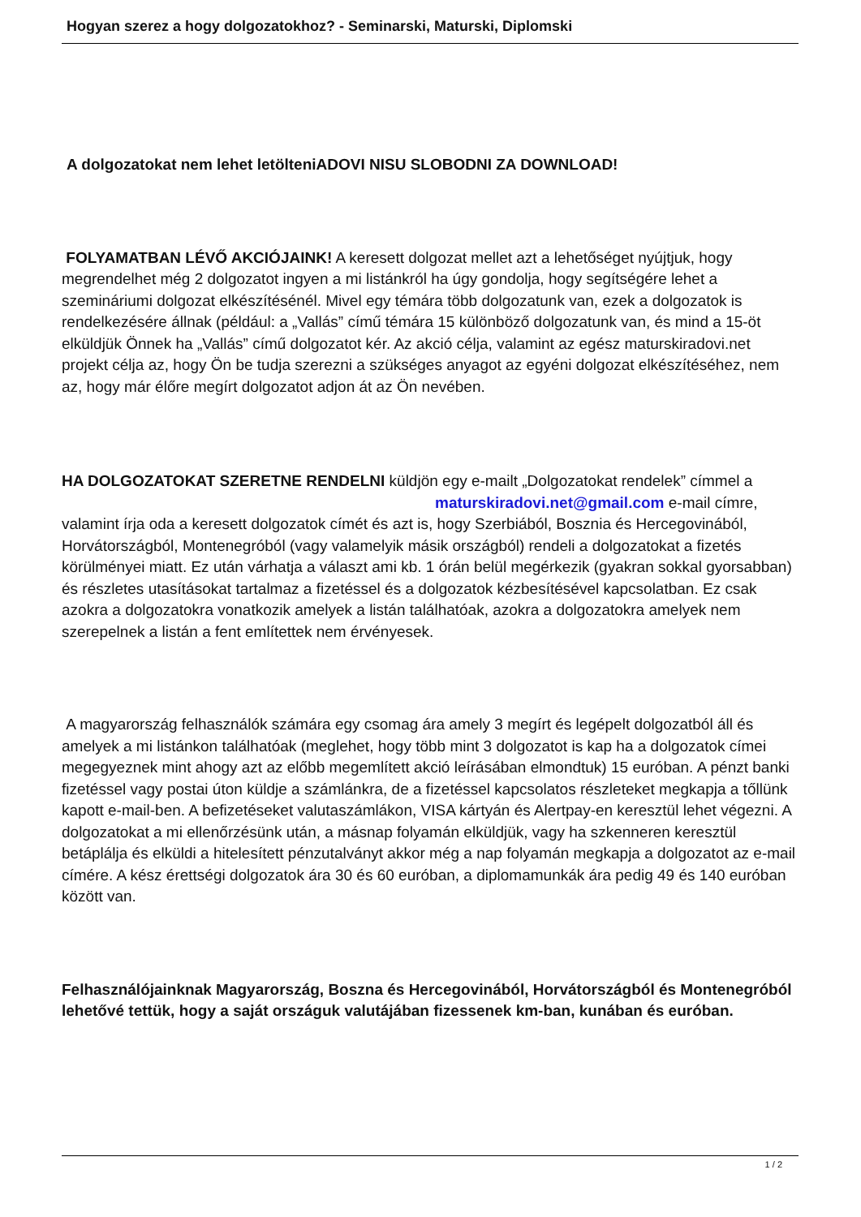Hogyan szerez a hogy dolgozatokhoz? - Seminarski, Maturski, Diplomski
A dolgozatokat nem lehet letölteniADOVI NISU SLOBODNI ZA DOWNLOAD!
FOLYAMATBAN LÉVŐ AKCIÓJAINK! A keresett dolgozat mellet azt a lehetőséget nyújtjuk, hogy megrendelhet még 2 dolgozatot ingyen a mi listánkról ha úgy gondolja, hogy segítségére lehet a szemináriumi dolgozat elkészítésénél. Mivel egy témára több dolgozatunk van, ezek a dolgozatok is rendelkezésére állnak (például: a „Vallás” című témára 15 különböző dolgozatunk van, és mind a 15-öt elküldjük Önnek ha „Vallás” című dolgozatot kér. Az akció célja, valamint az egész maturskiradovi.net projekt célja az, hogy Ön be tudja szerezni a szükséges anyagot az egyéni dolgozat elkészítéséhez, nem az, hogy már élőre megírt dolgozatot adjon át az Ön nevében.
HA DOLGOZATOKAT SZERETNE RENDELNI küldjön egy e-mailt „Dolgozatokat rendelek” címmel a maturskiradovi.net@gmail.com e-mail címre, valamint írja oda a keresett dolgozatok címét és azt is, hogy Szerbiából, Bosznia és Hercegovinából, Horvátországból, Montenegróból (vagy valamelyik másik országból) rendeli a dolgozatokat a fizetés körülményei miatt. Ez után várhatja a választ ami kb. 1 órán belül megérkezik (gyakran sokkal gyorsabban) és részletes utasításokat tartalmaz a fizetéssel és a dolgozatok kézbesítésével kapcsolatban. Ez csak azokra a dolgozatokra vonatkozik amelyek a listán találhatóak, azokra a dolgozatokra amelyek nem szerepelnek a listán a fent említettek nem érvényesek.
A magyarország felhasználók számára egy csomag ára amely 3 megírt és legépelt dolgozatból áll és amelyek a mi listánkon találhatóak (meglehet, hogy több mint 3 dolgozatot is kap ha a dolgozatok címei megegyeznek mint ahogy azt az előbb megemlített akció leírásában elmondtuk) 15 euróban. A pénzt banki fizetéssel vagy postai úton küldje a számlánkra, de a fizetéssel kapcsolatos részleteket megkapja a tőllünk kapott e-mail-ben. A befizetéseket valutaszámlákon, VISA kártyán és Alertpay-en keresztül lehet végezni. A dolgozatokat a mi ellenőrzésünk után, a másnap folyamán elküldjük, vagy ha szkenneren keresztül betáplálja és elküldi a hitelesített pénzutalványt akkor még a nap folyamán megkapja a dolgozatot az e-mail címére. A kész érettségi dolgozatok ára 30 és 60 euróban, a diplomamunkák ára pedig 49 és 140 euróban között van.
Felhasználójainknak Magyarország, Boszna és Hercegovinából, Horvátországból és Montenegróból lehetővé tettük, hogy a saját országuk valutájában fizessenek km-ban, kunában és euróban.
1 / 2